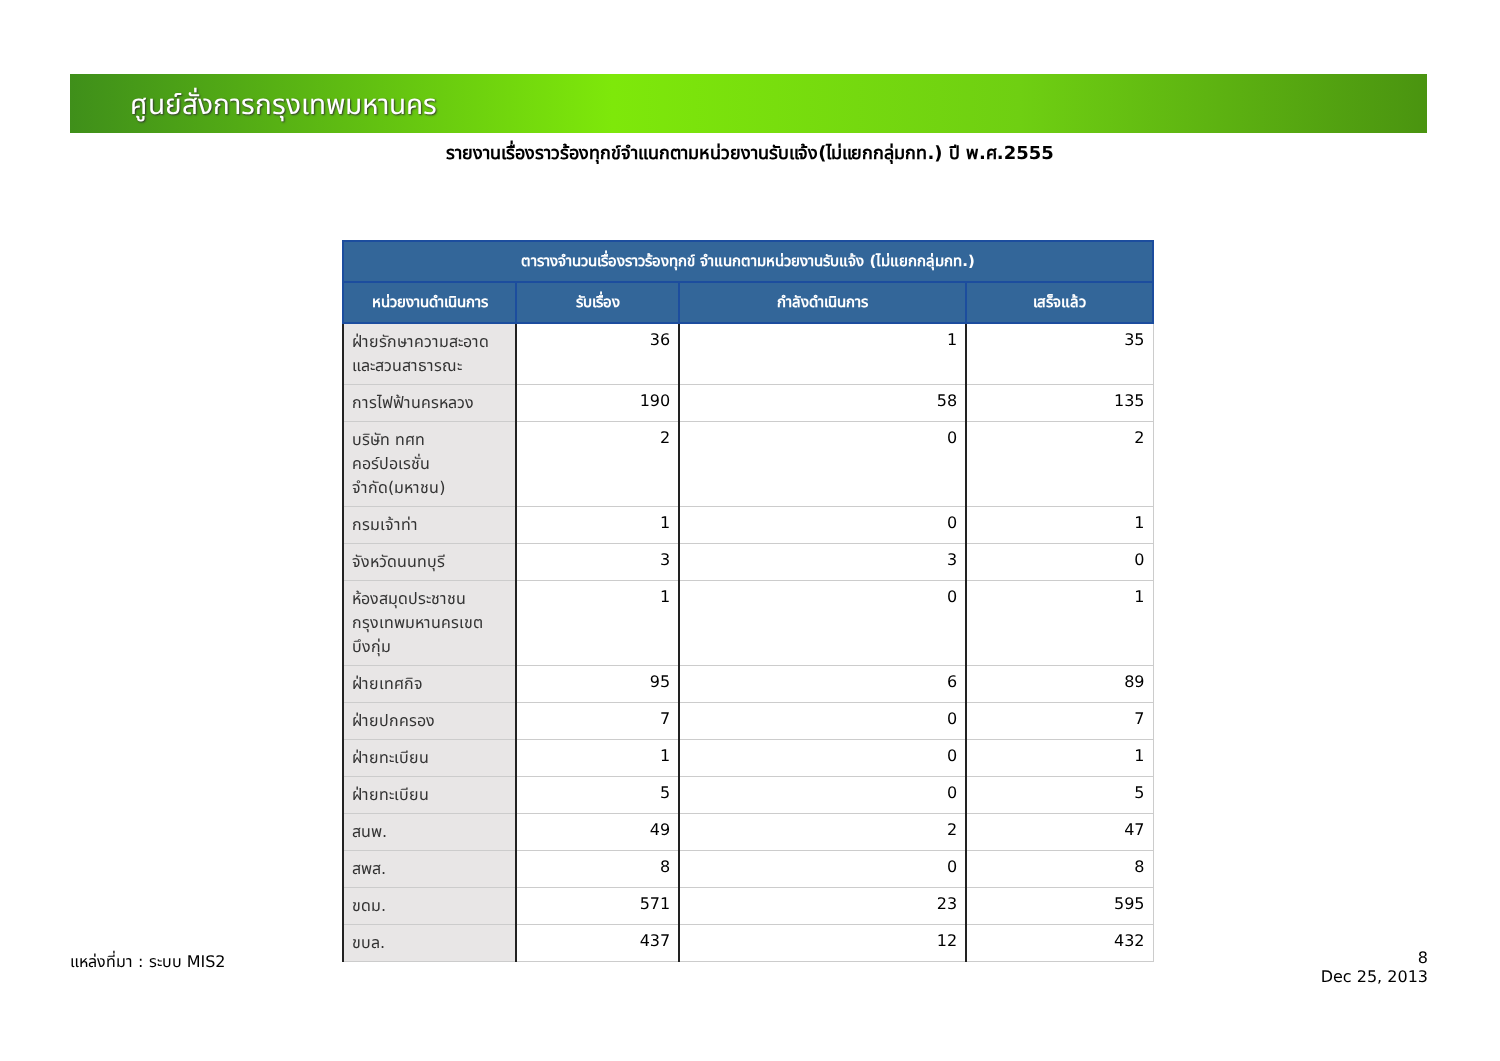ศูนย์สั่งการกรุงเทพมหานคร
รายงานเรื่องราวร้องทุกข์จำแนกตามหน่วยงานรับแจ้ง(ไม่แยกกลุ่มกท.) ปี พ.ศ.2555
| ตารางจำนวนเรื่องราวร้องทุกข์ จำแนกตามหน่วยงานรับแจ้ง (ไม่แยกกลุ่มกท.) | | | |
| --- | --- | --- | --- |
| หน่วยงานดำเนินการ | รับเรื่อง | กำลังดำเนินการ | เสร็จแล้ว |
| ฝ่ายรักษาความสะอาดและสวนสาธารณะ | 36 | 1 | 35 |
| การไฟฟ้านครหลวง | 190 | 58 | 135 |
| บริษัท ทศท คอร์ปอเรชั่น จำกัด(มหาชน) | 2 | 0 | 2 |
| กรมเจ้าท่า | 1 | 0 | 1 |
| จังหวัดนนทบุรี | 3 | 3 | 0 |
| ห้องสมุดประชาชนกรุงเทพมหานครเขตบึงกุ่ม | 1 | 0 | 1 |
| ฝ่ายเทศกิจ | 95 | 6 | 89 |
| ฝ่ายปกครอง | 7 | 0 | 7 |
| ฝ่ายทะเบียน | 1 | 0 | 1 |
| ฝ่ายทะเบียน | 5 | 0 | 5 |
| สนพ. | 49 | 2 | 47 |
| สพส. | 8 | 0 | 8 |
| ขดม. | 571 | 23 | 595 |
| ขบล. | 437 | 12 | 432 |
แหล่งที่มา : ระบบ MIS2
8
Dec 25, 2013